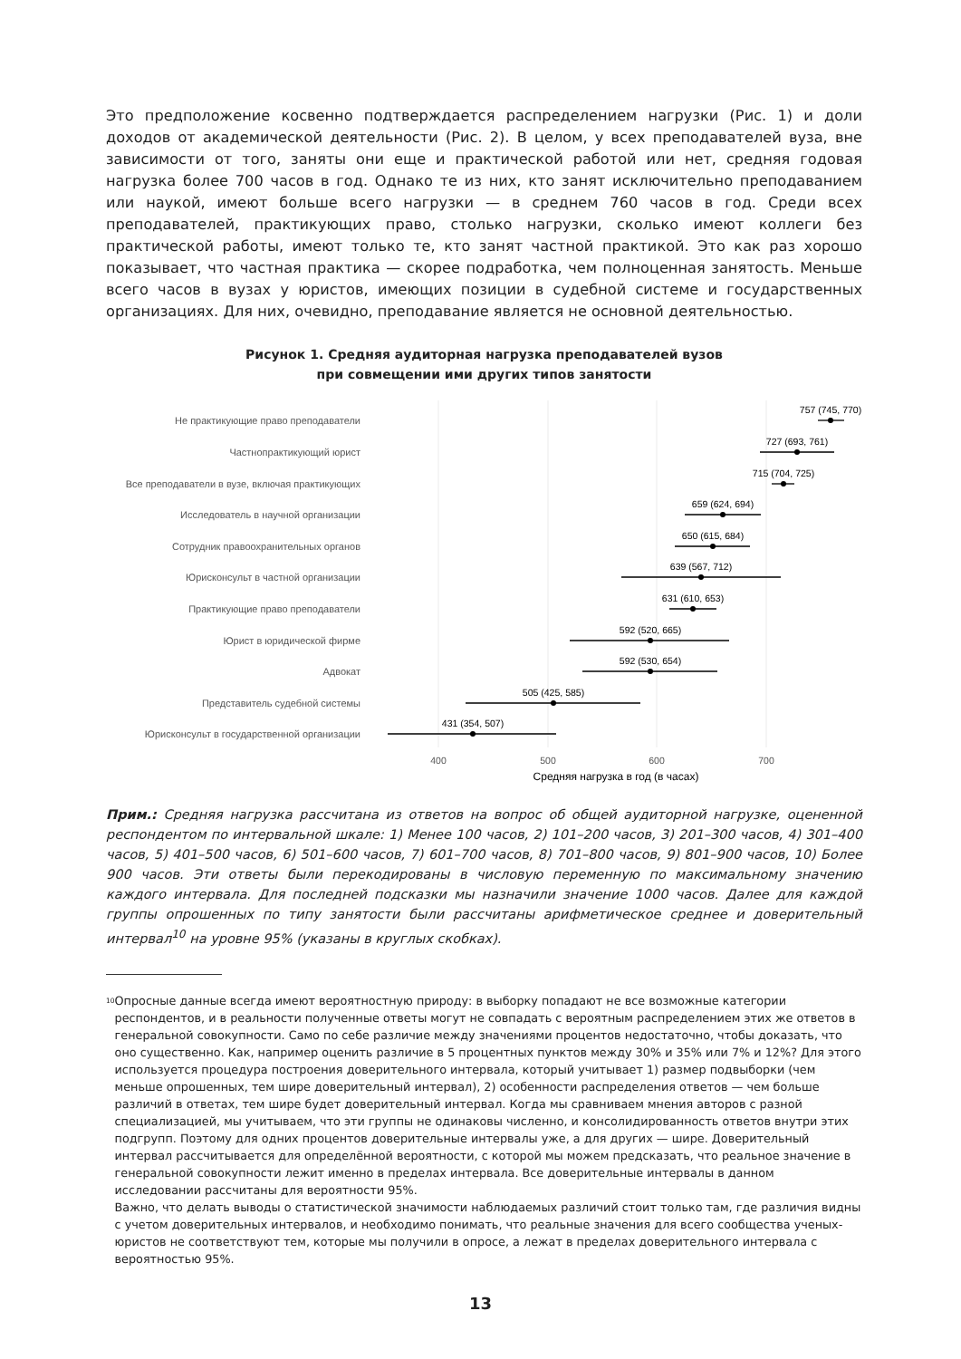Это предположение косвенно подтверждается распределением нагрузки (Рис. 1) и доли доходов от академической деятельности (Рис. 2). В целом, у всех преподавателей вуза, вне зависимости от того, заняты они еще и практической работой или нет, средняя годовая нагрузка более 700 часов в год. Однако те из них, кто занят исключительно преподаванием или наукой, имеют больше всего нагрузки — в среднем 760 часов в год. Среди всех преподавателей, практикующих право, столько нагрузки, сколько имеют коллеги без практической работы, имеют только те, кто занят частной практикой. Это как раз хорошо показывает, что частная практика — скорее подработка, чем полноценная занятость. Меньше всего часов в вузах у юристов, имеющих позиции в судебной системе и государственных организациях. Для них, очевидно, преподавание является не основной деятельностью.
Рисунок 1. Средняя аудиторная нагрузка преподавателей вузов
при совмещении ими других типов занятости
Не практикующие право преподаватели
Частнопрактикующий юрист
Все преподаватели в вузе, включая практикующих
Исследователь в научной организации
Сотрудник правоохранительных органов
Юрисконсульт в частной организации
Практикующие право преподаватели
Юрист в юридической фирме
Адвокат
Представитель судебной системы
Юрисконсульт в государственной организации
757 (745, 770)
727 (693, 761)
715 (704, 725)
659 (624, 694)
650 (615, 684)
639 (567, 712)
631 (610, 653)
592 (520, 665)
592 (530, 654)
505 (425, 585)
431 (354, 507)
400
500
600
700
Средняя нагрузка в год (в часах)
Прим.: Средняя нагрузка рассчитана из ответов на вопрос об общей аудиторной нагрузке, оцененной респондентом по интервальной шкале: 1) Менее 100 часов, 2) 101–200 часов, 3) 201–300 часов, 4) 301–400 часов, 5) 401–500 часов, 6) 501–600 часов, 7) 601–700 часов, 8) 701–800 часов, 9) 801–900 часов, 10) Более 900 часов. Эти ответы были перекодированы в числовую переменную по максимальному значению каждого интервала. Для последней подсказки мы назначили значение 1000 часов. Далее для каждой группы опрошенных по типу занятости были рассчитаны арифметическое среднее и доверительный интервал<sup>10</sup> на уровне 95% (указаны в круглых скобках).
<sup>10</sup>
Опросные данные всегда имеют вероятностную природу: в выборку попадают не все возможные категории респондентов, и в реальности полученные ответы могут не совпадать с вероятным распределением этих же ответов в генеральной совокупности. Само по себе различие между значениями процентов недостаточно, чтобы доказать, что оно существенно. Как, например оценить различие в 5 процентных пунктов между 30% и 35% или 7% и 12%? Для этого используется процедура построения доверительного интервала, который учитывает 1) размер подвыборки (чем меньше опрошенных, тем шире доверительный интервал), 2) особенности распределения ответов — чем больше различий в ответах, тем шире будет доверительный интервал. Когда мы сравниваем мнения авторов с разной специализацией, мы учитываем, что эти группы не одинаковы численно, и консолидированность ответов внутри этих подгрупп. Поэтому для одних процентов доверительные интервалы уже, а для других — шире. Доверительный интервал рассчитывается для определённой вероятности, с которой мы можем предсказать, что реальное значение в генеральной совокупности лежит именно в пределах интервала. Все доверительные интервалы в данном исследовании рассчитаны для вероятности 95%.
Важно, что делать выводы о статистической значимости наблюдаемых различий стоит только там, где различия видны с учетом доверительных интервалов, и необходимо понимать, что реальные значения для всего сообщества ученых-юристов не соответствуют тем, которые мы получили в опросе, а лежат в пределах доверительного интервала с вероятностью 95%.
13